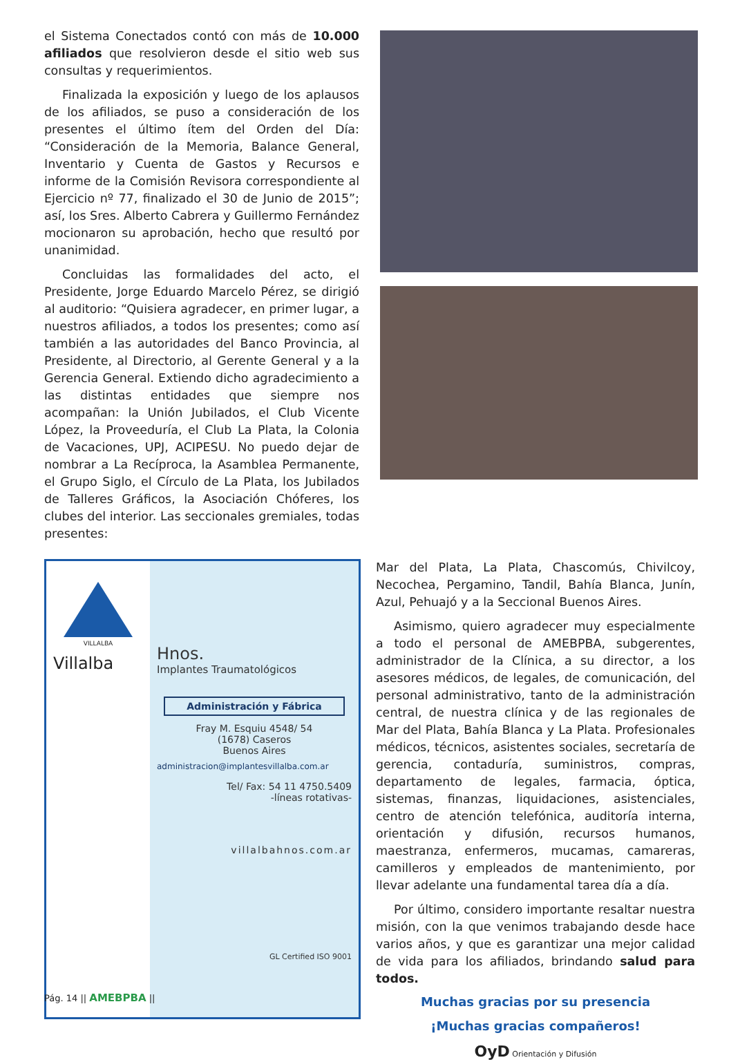el Sistema Conectados contó con más de 10.000 afiliados que resolvieron desde el sitio web sus consultas y requerimientos.
Finalizada la exposición y luego de los aplausos de los afiliados, se puso a consideración de los presentes el último ítem del Orden del Día: “Consideración de la Memoria, Balance General, Inventario y Cuenta de Gastos y Recursos e informe de la Comisión Revisora correspondiente al Ejercicio nº 77, finalizado el 30 de Junio de 2015”; así, los Sres. Alberto Cabrera y Guillermo Fernández mocionaron su aprobación, hecho que resultó por unanimidad.
Concluidas las formalidades del acto, el Presidente, Jorge Eduardo Marcelo Pérez, se dirigió al auditorio: “Quisiera agradecer, en primer lugar, a nuestros afiliados, a todos los presentes; como así también a las autoridades del Banco Provincia, al Presidente, al Directorio, al Gerente General y a la Gerencia General. Extiendo dicho agradecimiento a las distintas entidades que siempre nos acompañan: la Unión Jubilados, el Club Vicente López, la Proveeduría, el Club La Plata, la Colonia de Vacaciones, UPJ, ACIPESU. No puedo dejar de nombrar a La Recíproca, la Asamblea Permanente, el Grupo Siglo, el Círculo de La Plata, los Jubilados de Talleres Gráficos, la Asociación Chóferes, los clubes del interior. Las seccionales gremiales, todas presentes:
VILLALBA
Villalba
Hnos.
Implantes Traumatológicos
Administración y Fábrica
Fray M. Esquiu 4548/ 54
(1678) Caseros
Buenos Aires
administracion@implantesvillalba.com.ar
Tel/ Fax: 54 11 4750.5409
-líneas rotativas-
villalbahnos.com.ar
GL Certified ISO 9001
Mar del Plata, La Plata, Chascomús, Chivilcoy, Necochea, Pergamino, Tandil, Bahía Blanca, Junín, Azul, Pehuajó y a la Seccional Buenos Aires.
Asimismo, quiero agradecer muy especialmente a todo el personal de AMEBPBA, subgerentes, administrador de la Clínica, a su director, a los asesores médicos, de legales, de comunicación, del personal administrativo, tanto de la administración central, de nuestra clínica y de las regionales de Mar del Plata, Bahía Blanca y La Plata. Profesionales médicos, técnicos, asistentes sociales, secretaría de gerencia, contaduría, suministros, compras, departamento de legales, farmacia, óptica, sistemas, finanzas, liquidaciones, asistenciales, centro de atención telefónica, auditoría interna, orientación y difusión, recursos humanos, maestranza, enfermeros, mucamas, camareras, camilleros y empleados de mantenimiento, por llevar adelante una fundamental tarea día a día.
Por último, considero importante resaltar nuestra misión, con la que venimos trabajando desde hace varios años, y que es garantizar una mejor calidad de vida para los afiliados, brindando salud para todos.
Muchas gracias por su presencia
¡Muchas gracias compañeros!
OyD Orientación y Difusión
Pág. 14 || AMEBPBA ||